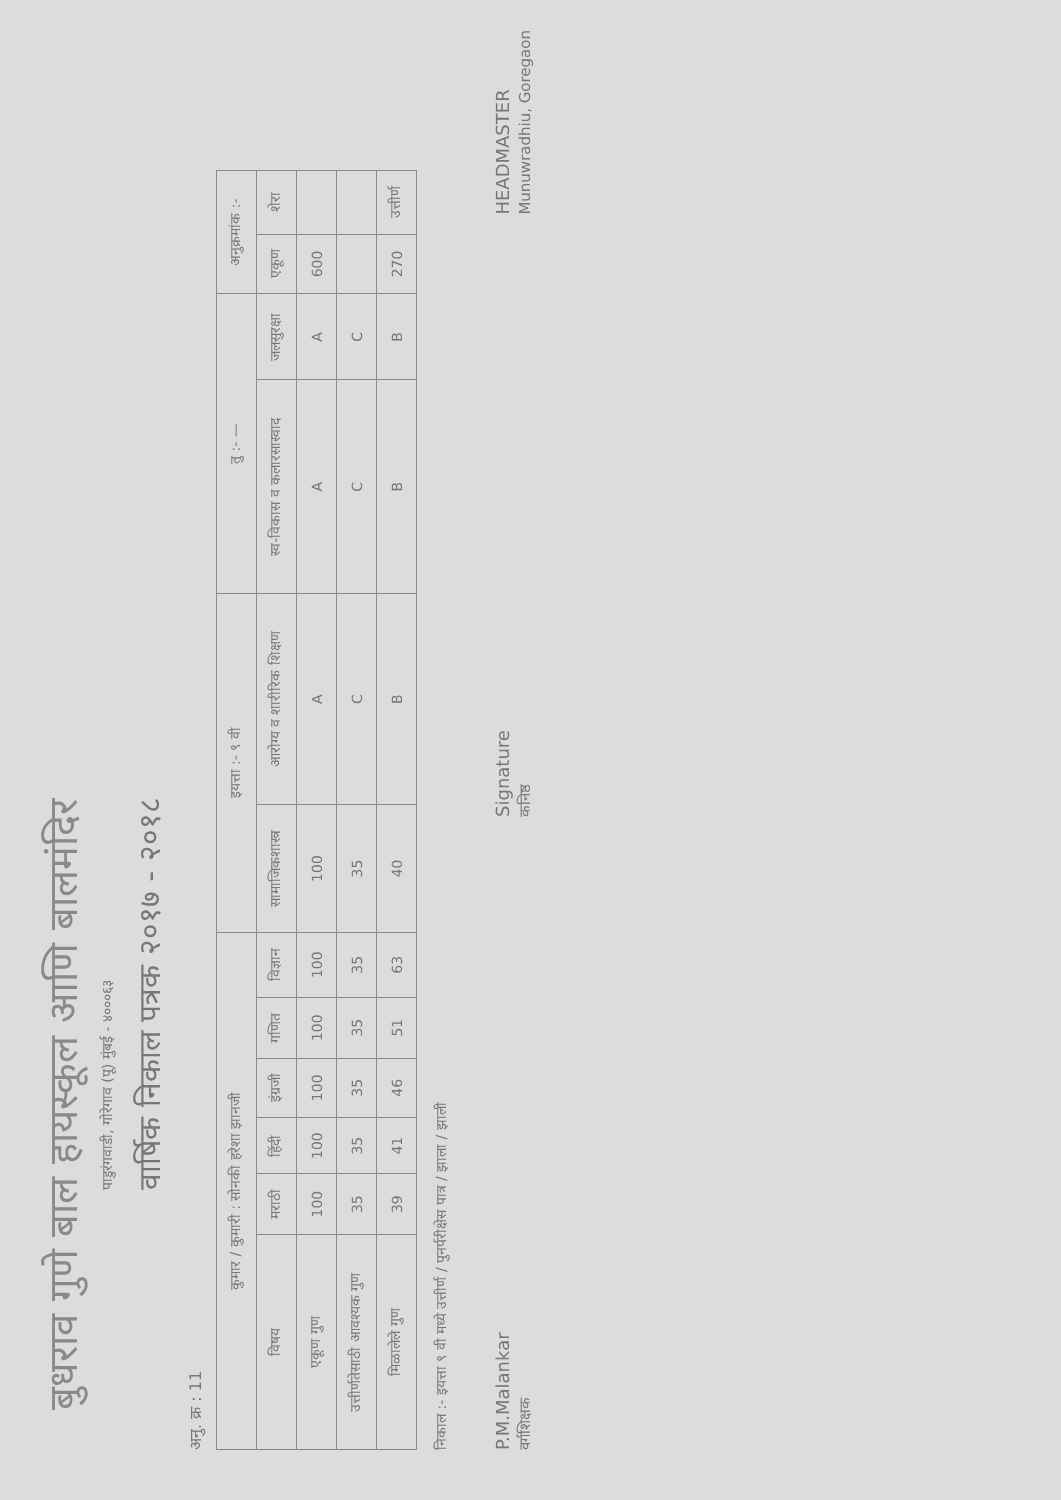बुधराव गुणे बाल हायस्कूल आणि बालमंदिर
पाडुरंगवाडी, गोरेगाव (पू) मुंबई - ४०००६३
वार्षिक निकाल पत्रक २०१७ - २०१८
अनु. क्र : 11
| कुमार / कुमारी : सोनकी हरेशा झानजी | | | | | | इयत्ता :- ९ वी | | तु :- — | | अनुक्रमांक :- | |
| --- | --- | --- | --- | --- | --- | --- | --- | --- | --- | --- | --- |
| विषय | मराठी | हिंदी | इंग्रजी | गणित | विज्ञान | सामाजिकशास्त्र | आरोग्य व शारीरिक शिक्षण | स्व-विकास व कलारसास्वाद | जलसुरक्षा | एकूण | शेरा |
| एकूण गुण | 100 | 100 | 100 | 100 | 100 | 100 | A | A | A | 600 | |
| उत्तीर्णतेसाठी आवश्यक गुण | 35 | 35 | 35 | 35 | 35 | 35 | C | C | C | | |
| मिळालेले गुण | 39 | 41 | 46 | 51 | 63 | 40 | B | B | B | 270 | उत्तीर्ण |
निकाल :- इयत्ता ९ वी मध्ये उत्तीर्ण / पुनर्परीक्षेस पात्र / झाला / झाली
P.M.Malankar
वर्गशिक्षक Signature
कनिष्ठ HEADMASTER
Munuwradhiu, Goregaon